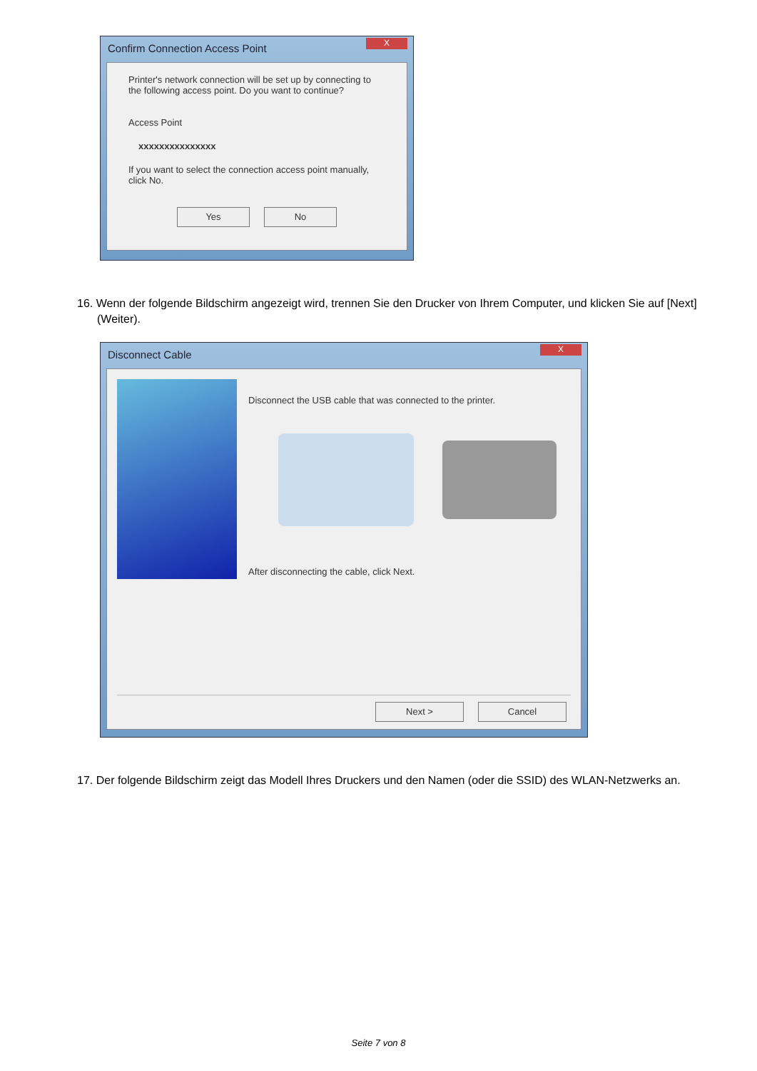Confirm Connection Access Point
X
Printer's network connection will be set up by connecting to the following access point. Do you want to continue?
Access Point
xxxxxxxxxxxxxxx
If you want to select the connection access point manually, click No.
Yes No
16. Wenn der folgende Bildschirm angezeigt wird, trennen Sie den Drucker von Ihrem Computer, und klicken Sie auf [Next] (Weiter).
Disconnect Cable
X
Disconnect the USB cable that was connected to the printer.
After disconnecting the cable, click Next.
Next > Cancel
17. Der folgende Bildschirm zeigt das Modell Ihres Druckers und den Namen (oder die SSID) des WLAN-Netzwerks an.
Seite 7 von 8